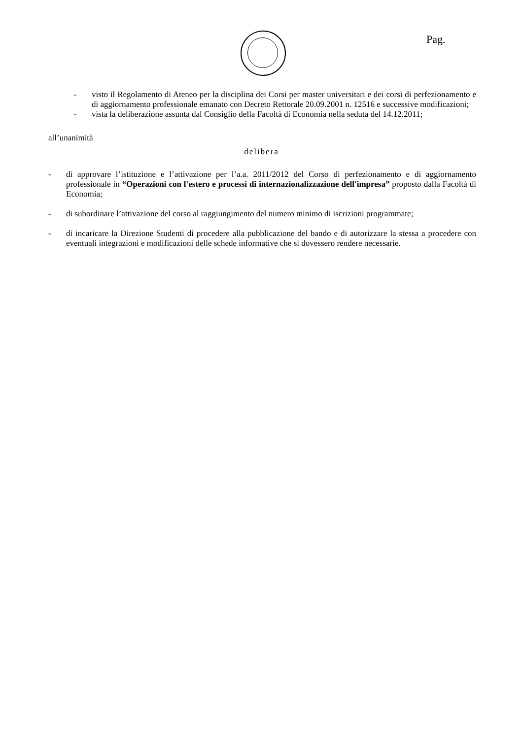Pag.
- visto il Regolamento di Ateneo per la disciplina dei Corsi per master universitari e dei corsi di perfezionamento e di aggiornamento professionale emanato con Decreto Rettorale 20.09.2001 n. 12516 e successive modificazioni;
- vista la deliberazione assunta dal Consiglio della Facoltà di Economia nella seduta del 14.12.2011;
all’unanimità
delibera
- di approvare l’istituzione e l’attivazione per l’a.a. 2011/2012 del Corso di perfezionamento e di aggiornamento professionale in “Operazioni con l'estero e processi di internazionalizzazione dell'impresa” proposto dalla Facoltà di Economia;
- di subordinare l’attivazione del corso al raggiungimento del numero minimo di iscrizioni programmate;
- di incaricare la Direzione Studenti di procedere alla pubblicazione del bando e di autorizzare la stessa a procedere con eventuali integrazioni e modificazioni delle schede informative che si dovessero rendere necessarie.